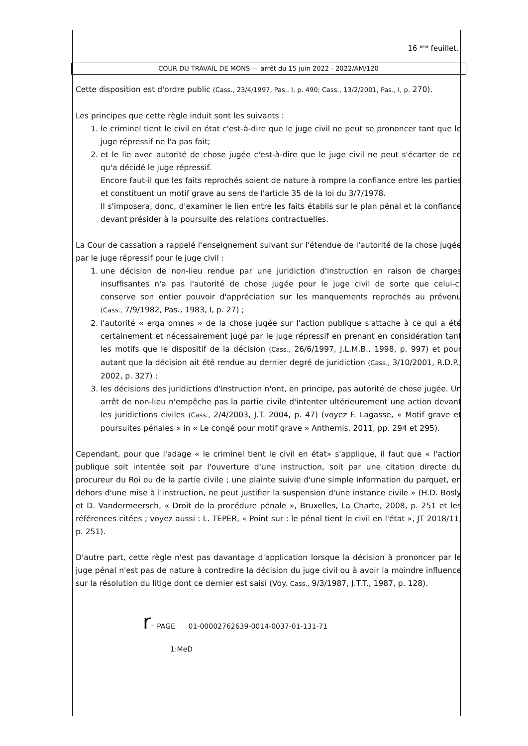16 <sup>eme</sup> feuillet.
COUR DU TRAVAIL DE MONS — arrêt du 15 juin 2022 - 2022/AM/120
Cette disposition est d'ordre public (Cass., 23/4/1997, Pas., I, p. 490; Cass., 13/2/2001, Pas., I, p. 270).
Les principes que cette règle induit sont les suivants :
1. le criminel tient le civil en état c'est-à-dire que le juge civil ne peut se prononcer tant que le juge répressif ne l'a pas fait;
2. et le lie avec autorité de chose jugée c'est-à-dire que le juge civil ne peut s'écarter de ce qu'a décidé le juge répressif.
Encore faut-il que les faits reprochés soient de nature à rompre la confiance entre les parties et constituent un motif grave au sens de l'article 35 de la loi du 3/7/1978.
Il s'imposera, donc, d'examiner le lien entre les faits établis sur le plan pénal et la confiance devant présider à la poursuite des relations contractuelles.
La Cour de cassation a rappelé l'enseignement suivant sur l'étendue de l'autorité de la chose jugée par le juge répressif pour le juge civil :
1. une décision de non-lieu rendue par une juridiction d'instruction en raison de charges insuffisantes n'a pas l'autorité de chose jugée pour le juge civil de sorte que celui-ci conserve son entier pouvoir d'appréciation sur les manquements reprochés au prévenu (Cass., 7/9/1982, Pas., 1983, I, p. 27) ;
2. l'autorité « erga omnes » de la chose jugée sur l'action publique s'attache à ce qui a été certainement et nécessairement jugé par le juge répressif en prenant en considération tant les motifs que le dispositif de la décision (Cass., 26/6/1997, J.L.M.B., 1998, p. 997) et pour autant que la décision ait été rendue au dernier degré de juridiction (Cass., 3/10/2001, R.D.P., 2002, p. 327) ;
3. les décisions des juridictions d'instruction n'ont, en principe, pas autorité de chose jugée. Un arrêt de non-lieu n'empêche pas la partie civile d'intenter ultérieurement une action devant les juridictions civiles (Cass., 2/4/2003, J.T. 2004, p. 47) (voyez F. Lagasse, « Motif grave et poursuites pénales » in « Le congé pour motif grave » Anthemis, 2011, pp. 294 et 295).
Cependant, pour que l'adage « le criminel tient le civil en état» s'applique, il faut que « l'action publique soit intentée soit par l'ouverture d'une instruction, soit par une citation directe du procureur du Roi ou de la partie civile ; une plainte suivie d'une simple information du parquet, en dehors d'une mise à l'instruction, ne peut justifier la suspension d'une instance civile » (H.D. Bosly et D. Vandermeersch, « Droit de la procédure pénale », Bruxelles, La Charte, 2008, p. 251 et les références citées ; voyez aussi : L. TEPER, « Point sur : le pénal tient le civil en l'état », JT 2018/11, p. 251).
D'autre part, cette règle n'est pas davantage d'application lorsque la décision à prononcer par le juge pénal n'est pas de nature à contredire la décision du juge civil ou à avoir la moindre influence sur la résolution du litige dont ce dernier est saisi (Voy. Cass., 9/3/1987, J.T.T., 1987, p. 128).
r⁻ PAGE 01-00002762639-0014-0037-01-131-71
1:MeD